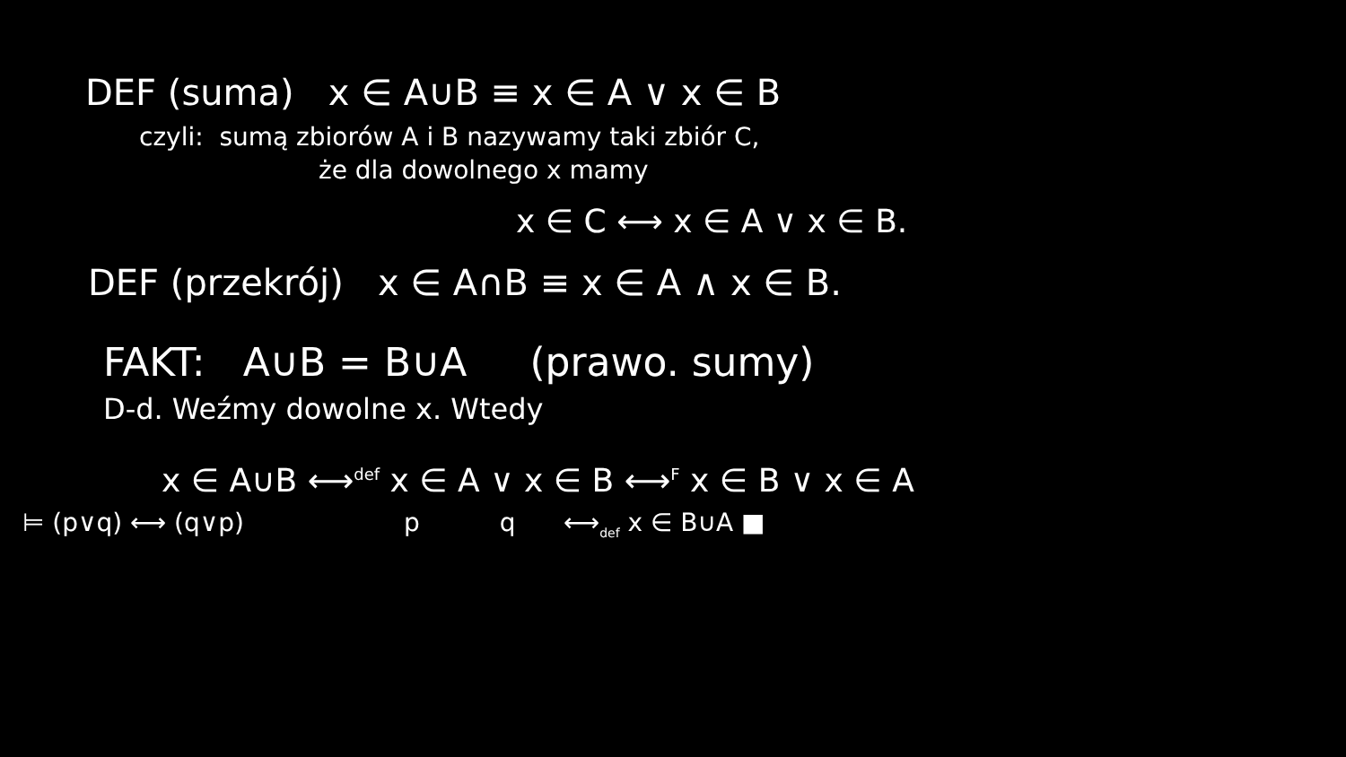DEF (suma) x ∈ A∪B ≡ x ∈ A ∨ x ∈ B
czyli: sumą zbiorów A i B nazywamy taki zbiór C,
że dla dowolnego x mamy
x ∈ C ⟷ x ∈ A ∨ x ∈ B.
DEF (przekrój) x ∈ A∩B ≡ x ∈ A ∧ x ∈ B.
FAKT: A∪B = B∪A (prawo. sumy)
D-d. Weźmy dowolne x. Wtedy
x ∈ A∪B ⟷<sup>def</sup> x ∈ A ∨ x ∈ B ⟷<sup>F</sup> x ∈ B ∨ x ∈ A
⊨ (p∨q) ⟷ (q∨p) p q ⟷<sub>def</sub> x ∈ B∪A ■